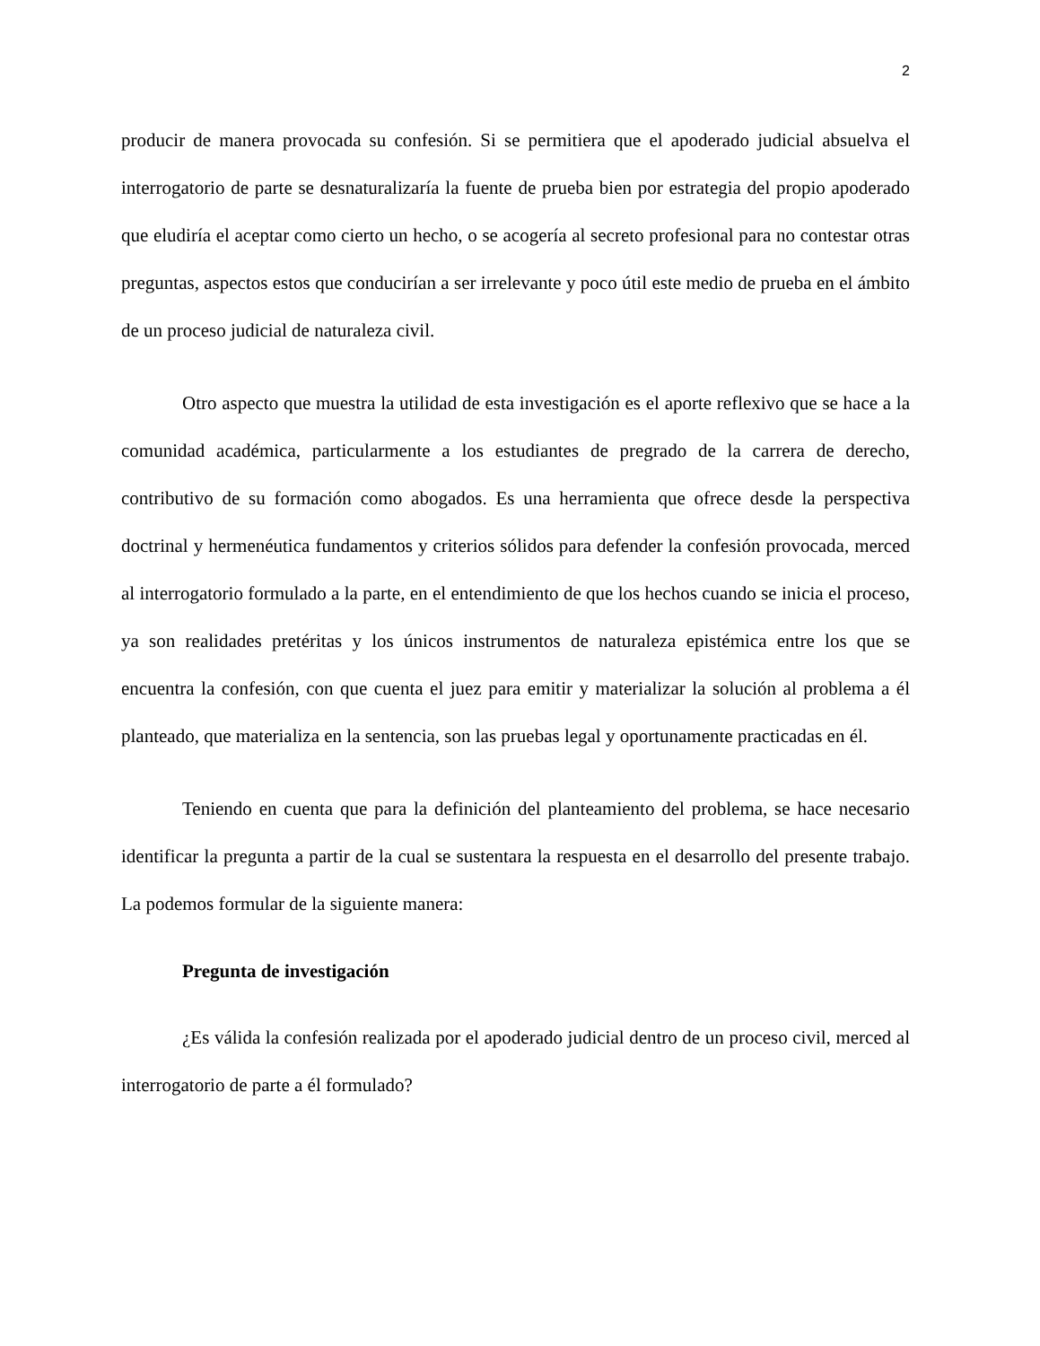2
producir de manera provocada su confesión. Si se permitiera que el apoderado judicial absuelva el interrogatorio de parte se desnaturalizaría la fuente de prueba bien por estrategia del propio apoderado que eludiría el aceptar como cierto un hecho, o se acogería al secreto profesional para no contestar otras preguntas, aspectos estos que conducirían a ser irrelevante y poco útil este medio de prueba en el ámbito de un proceso judicial de naturaleza civil.
Otro aspecto que muestra la utilidad de esta investigación es el aporte reflexivo que se hace a la comunidad académica, particularmente a los estudiantes de pregrado de la carrera de derecho, contributivo de su formación como abogados. Es una herramienta que ofrece desde la perspectiva doctrinal y hermenéutica fundamentos y criterios sólidos para defender la confesión provocada, merced al interrogatorio formulado a la parte, en el entendimiento de que los hechos cuando se inicia el proceso, ya son realidades pretéritas y los únicos instrumentos de naturaleza epistémica entre los que se encuentra la confesión, con que cuenta el juez para emitir y materializar la solución al problema a él planteado, que materializa en la sentencia, son las pruebas legal y oportunamente practicadas en él.
Teniendo en cuenta que para la definición del planteamiento del problema, se hace necesario identificar la pregunta a partir de la cual se sustentara la respuesta en el desarrollo del presente trabajo. La podemos formular de la siguiente manera:
Pregunta de investigación
¿Es válida la confesión realizada por el apoderado judicial dentro de un proceso civil, merced al interrogatorio de parte a él formulado?